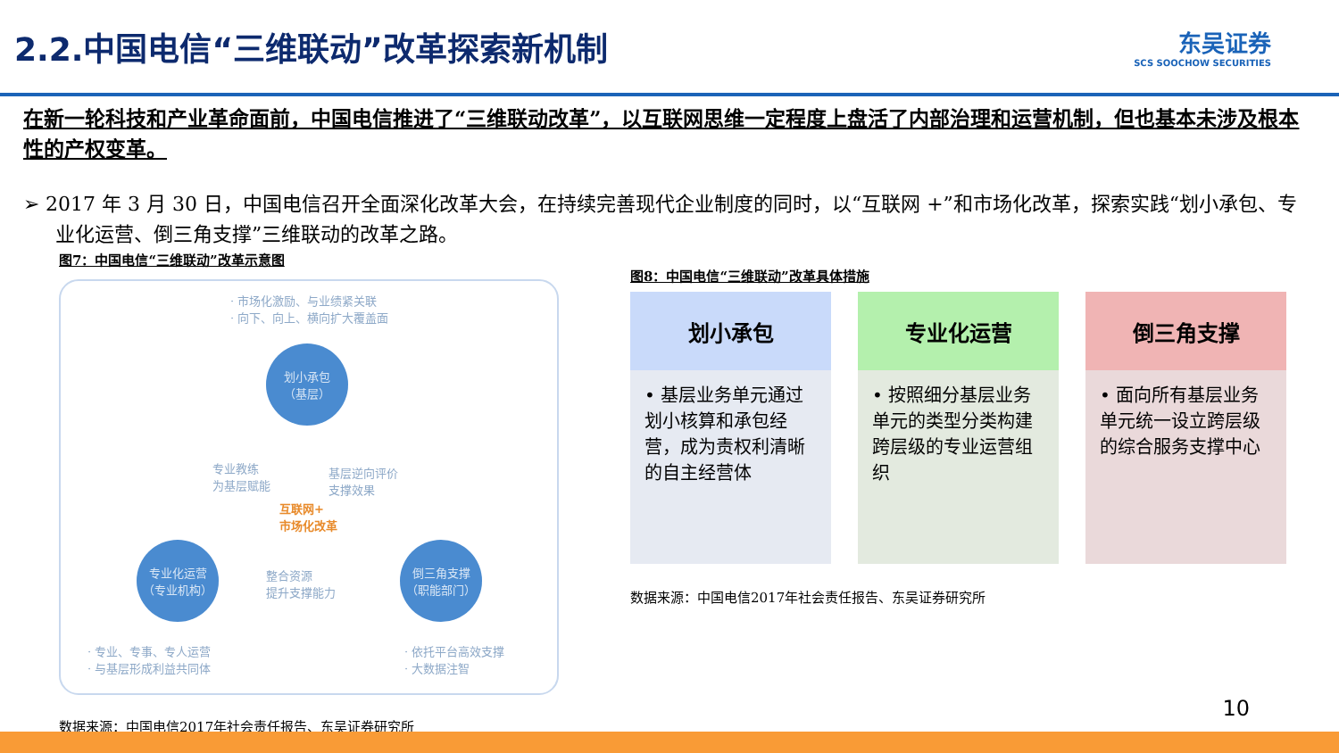2.2.中国电信“三维联动”改革探索新机制
东吴证券
SCS SOOCHOW SECURITIES
在新一轮科技和产业革命面前，中国电信推进了“三维联动改革”，以互联网思维一定程度上盘活了内部治理和运营机制，但也基本未涉及根本性的产权变革。
➢ 2017 年 3 月 30 日，中国电信召开全面深化改革大会，在持续完善现代企业制度的同时，以“互联网 +”和市场化改革，探索实践“划小承包、专业化运营、倒三角支撑”三维联动的改革之路。
图7：中国电信“三维联动”改革示意图
· 市场化激励、与业绩紧关联
· 向下、向上、横向扩大覆盖面
划小承包
（基层）
专业教练
为基层赋能
基层逆向评价
支撑效果
互联网+
市场化改革
专业化运营
（专业机构）
整合资源
提升支撑能力
倒三角支撑
（职能部门）
· 专业、专事、专人运营
· 与基层形成利益共同体
· 依托平台高效支撑
· 大数据注智
数据来源：中国电信2017年社会责任报告、东吴证券研究所
图8：中国电信“三维联动”改革具体措施
划小承包
• 基层业务单元通过划小核算和承包经营，成为责权利清晰的自主经营体
专业化运营
• 按照细分基层业务单元的类型分类构建跨层级的专业运营组织
倒三角支撑
• 面向所有基层业务单元统一设立跨层级的综合服务支撑中心
数据来源：中国电信2017年社会责任报告、东吴证券研究所
10